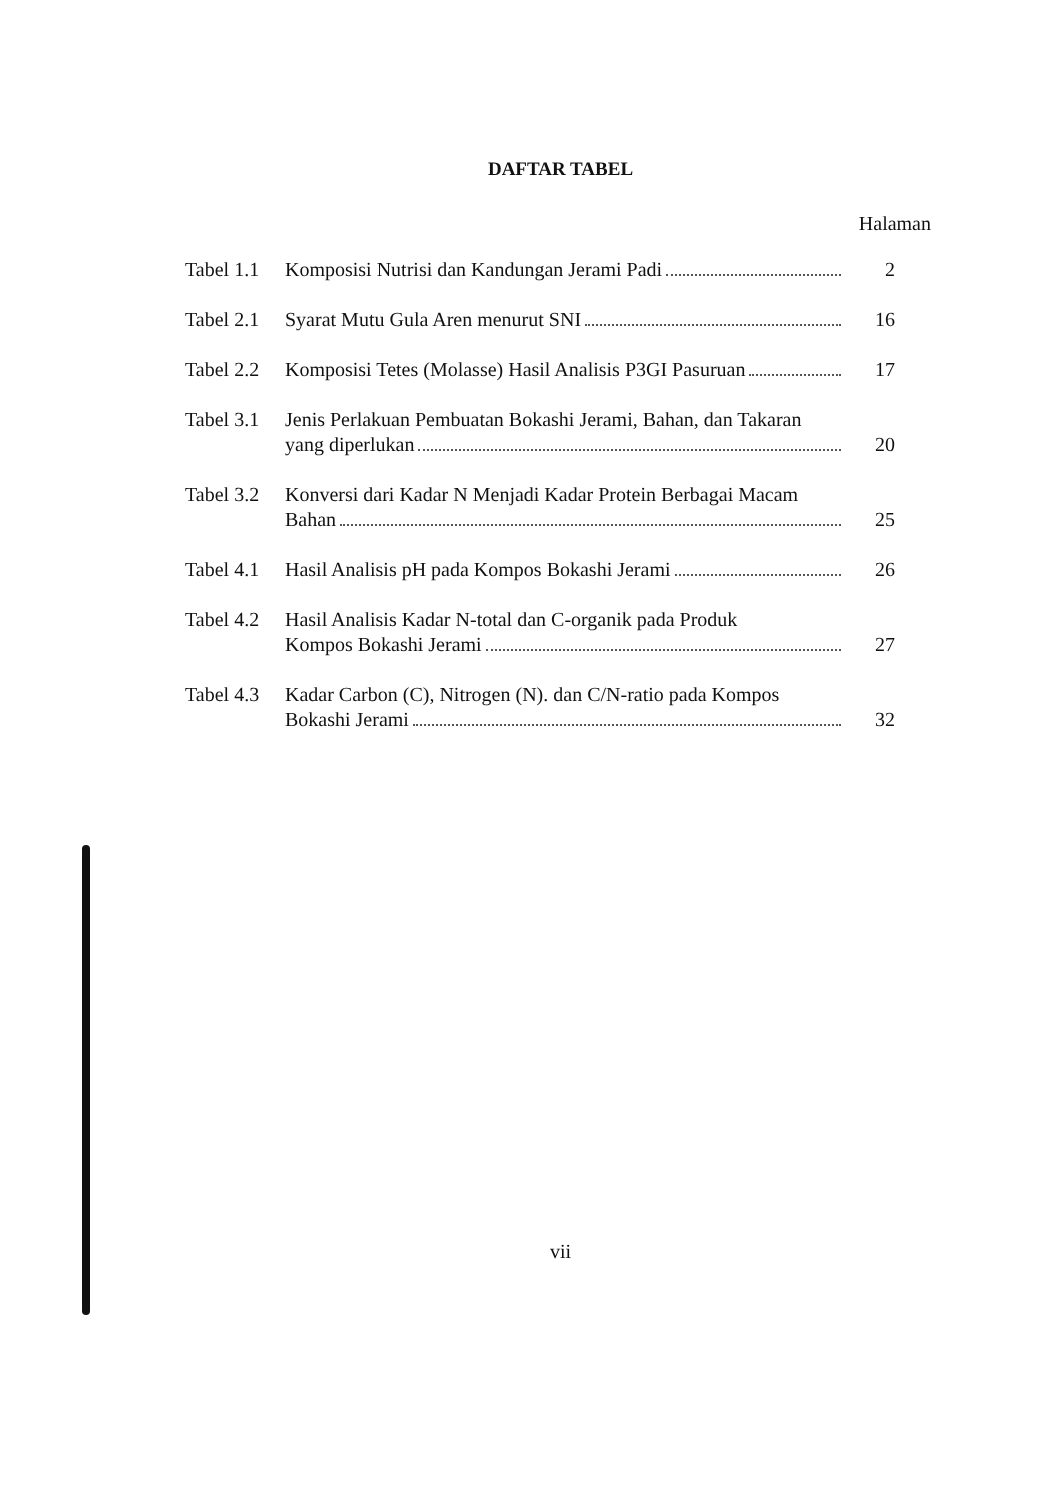DAFTAR TABEL
Halaman
| Tabel 1.1 | Komposisi Nutrisi dan Kandungan Jerami Padi | 2 |
| Tabel 2.1 | Syarat Mutu Gula Aren menurut SNI | 16 |
| Tabel 2.2 | Komposisi Tetes (Molasse) Hasil Analisis P3GI Pasuruan | 17 |
| Tabel 3.1 | Jenis Perlakuan Pembuatan Bokashi Jerami, Bahan, dan Takaran yang diperlukan | 20 |
| Tabel 3.2 | Konversi dari Kadar N Menjadi Kadar Protein Berbagai Macam Bahan | 25 |
| Tabel 4.1 | Hasil Analisis pH pada Kompos Bokashi Jerami | 26 |
| Tabel 4.2 | Hasil Analisis Kadar N-total dan C-organik pada Produk Kompos Bokashi Jerami | 27 |
| Tabel 4.3 | Kadar Carbon (C), Nitrogen (N). dan C/N-ratio pada Kompos Bokashi Jerami | 32 |
vii